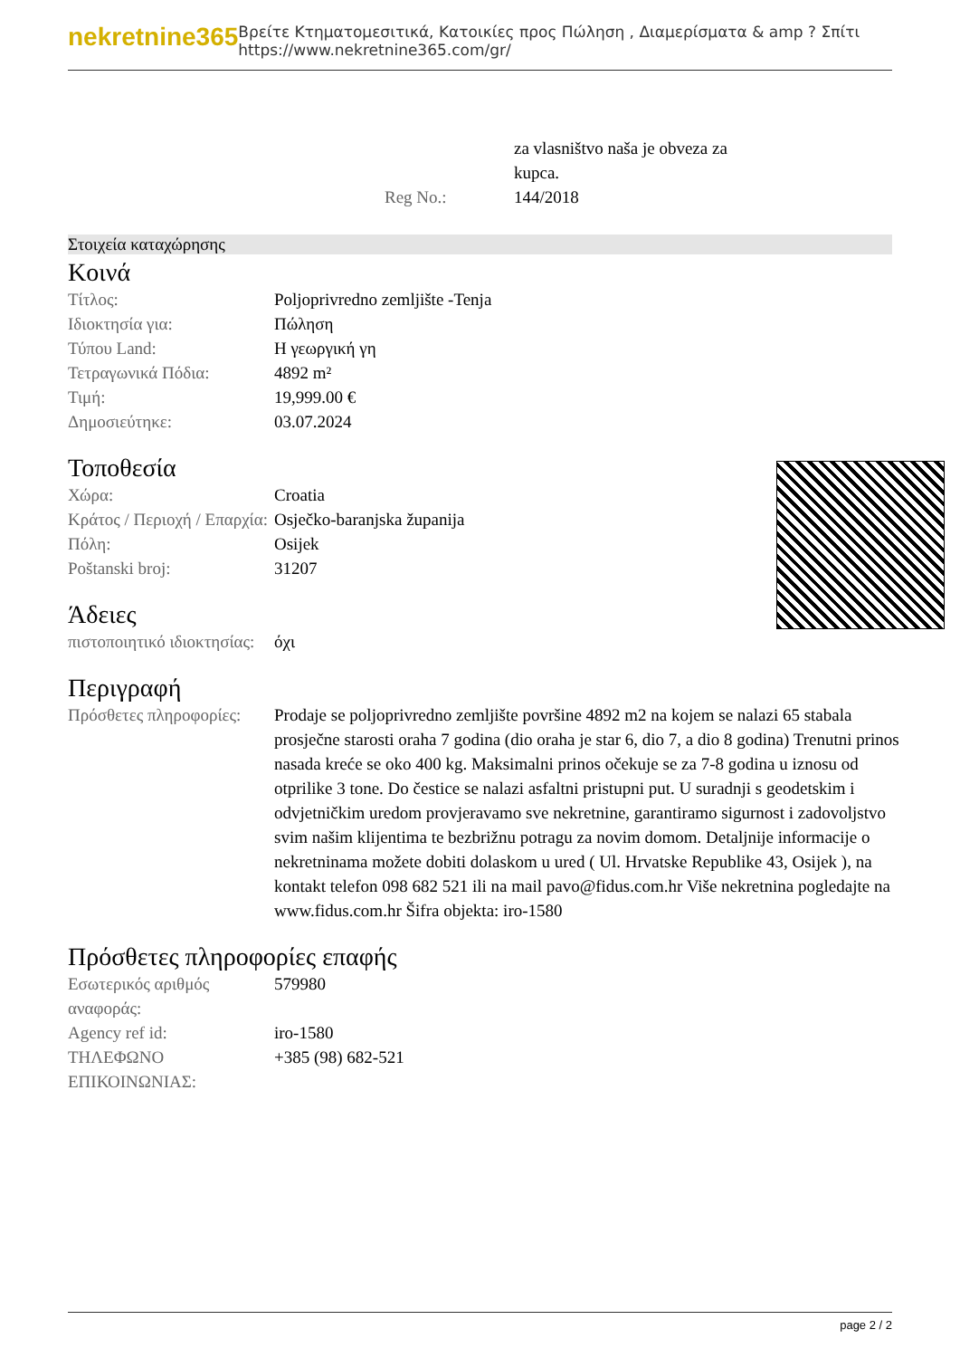nekretnine365
Βρείτε Κτηματομεσιτικά, Κατοικίες προς Πώληση , Διαμερίσματα & amp ? Σπίτι
https://www.nekretnine365.com/gr/
| | za vlasništvo naša je obveza za kupca. |
| Reg No.: | 144/2018 |
Στοιχεία καταχώρησης
Κοινά
| Τίτλος: | Poljoprivredno zemljište -Tenja |
| Ιδιοκτησία για: | Πώληση |
| Τύπου Land: | Η γεωργική γη |
| Τετραγωνικά Πόδια: | 4892 m² |
| Τιμή: | 19,999.00 € |
| Δημοσιεύτηκε: | 03.07.2024 |
Τοποθεσία
| Χώρα: | Croatia |
| Κράτος / Περιοχή / Επαρχία: | Osječko-baranjska županija |
| Πόλη: | Osijek |
| Poštanski broj: | 31207 |
Άδειες
| πιστοποιητικό ιδιοκτησίας: | όχι |
Περιγραφή
| Πρόσθετες πληροφορίες: | Prodaje se poljoprivredno zemljište površine 4892 m2 na kojem se nalazi 65 stabala prosječne starosti oraha 7 godina (dio oraha je star 6, dio 7, a dio 8 godina) Trenutni prinos nasada kreće se oko 400 kg. Maksimalni prinos očekuje se za 7-8 godina u iznosu od otprilike 3 tone. Do čestice se nalazi asfaltni pristupni put. U suradnji s geodetskim i odvjetničkim uredom provjeravamo sve nekretnine, garantiramo sigurnost i zadovoljstvo svim našim klijentima te bezbrižnu potragu za novim domom. Detaljnije informacije o nekretninama možete dobiti dolaskom u ured ( Ul. Hrvatske Republike 43, Osijek ), na kontakt telefon 098 682 521 ili na mail pavo@fidus.com.hr Više nekretnina pogledajte na www.fidus.com.hr Šifra objekta: iro-1580 |
Πρόσθετες πληροφορίες επαφής
| Εσωτερικός αριθμός αναφοράς: | 579980 |
| Agency ref id: | iro-1580 |
| ΤΗΛΕΦΩΝΟ ΕΠΙΚΟΙΝΩΝΙΑΣ: | +385 (98) 682-521 |
page 2 / 2